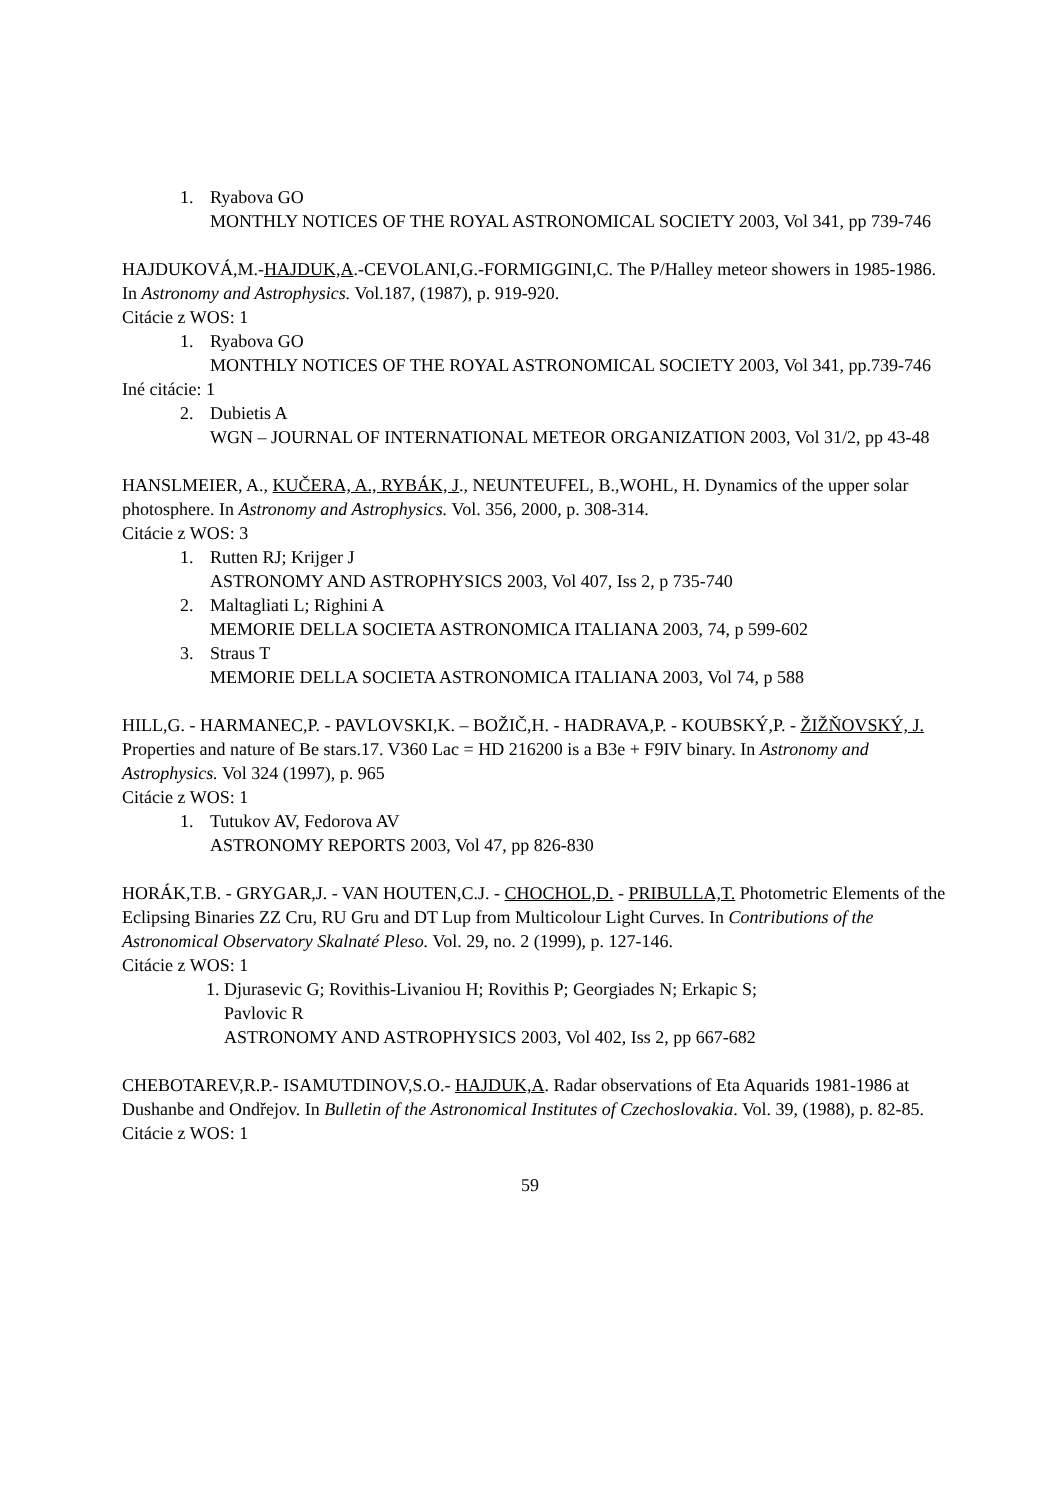1. Ryabova GO
MONTHLY NOTICES OF THE ROYAL ASTRONOMICAL SOCIETY 2003, Vol 341, pp 739-746
HAJDUKOVÁ,M.-HAJDUK,A.-CEVOLANI,G.-FORMIGGINI,C. The P/Halley meteor showers in 1985-1986. In Astronomy and Astrophysics. Vol.187, (1987), p. 919-920.
Citácie z WOS: 1
1. Ryabova GO
MONTHLY NOTICES OF THE ROYAL ASTRONOMICAL SOCIETY 2003, Vol 341, pp.739-746
Iné citácie: 1
2. Dubietis A
WGN – JOURNAL OF INTERNATIONAL METEOR ORGANIZATION 2003, Vol 31/2, pp 43-48
HANSLMEIER, A., KUČERA, A., RYBÁK, J., NEUNTEUFEL, B.,WOHL, H. Dynamics of the upper solar photosphere. In Astronomy and Astrophysics. Vol. 356, 2000, p. 308-314.
Citácie z WOS: 3
1. Rutten RJ; Krijger J
ASTRONOMY AND ASTROPHYSICS 2003, Vol 407, Iss 2, p 735-740
2. Maltagliati L; Righini A
MEMORIE DELLA SOCIETA ASTRONOMICA ITALIANA 2003, 74, p 599-602
3. Straus T
MEMORIE DELLA SOCIETA ASTRONOMICA ITALIANA 2003, Vol 74, p 588
HILL,G. - HARMANEC,P. - PAVLOVSKI,K. – BOŽIČ,H. - HADRAVA,P. - KOUBSKÝ,P. - ŽIŽŇOVSKÝ, J. Properties and nature of Be stars.17. V360 Lac = HD 216200 is a B3e + F9IV binary. In Astronomy and Astrophysics. Vol 324 (1997), p. 965
Citácie z WOS: 1
1. Tutukov AV, Fedorova AV
ASTRONOMY REPORTS 2003, Vol 47, pp 826-830
HORÁK,T.B. - GRYGAR,J. - VAN HOUTEN,C.J. - CHOCHOL,D. - PRIBULLA,T. Photometric Elements of the Eclipsing Binaries ZZ Cru, RU Gru and DT Lup from Multicolour Light Curves. In Contributions of the Astronomical Observatory Skalnaté Pleso. Vol. 29, no. 2 (1999), p. 127-146.
Citácie z WOS: 1
1. Djurasevic G; Rovithis-Livaniou H; Rovithis P; Georgiades N; Erkapic S;
Pavlovic R
ASTRONOMY AND ASTROPHYSICS 2003, Vol 402, Iss 2, pp 667-682
CHEBOTAREV,R.P.- ISAMUTDINOV,S.O.- HAJDUK,A. Radar observations of Eta Aquarids 1981-1986 at Dushanbe and Ondřejov. In Bulletin of the Astronomical Institutes of Czechoslovakia. Vol. 39, (1988), p. 82-85.
Citácie z WOS: 1
59